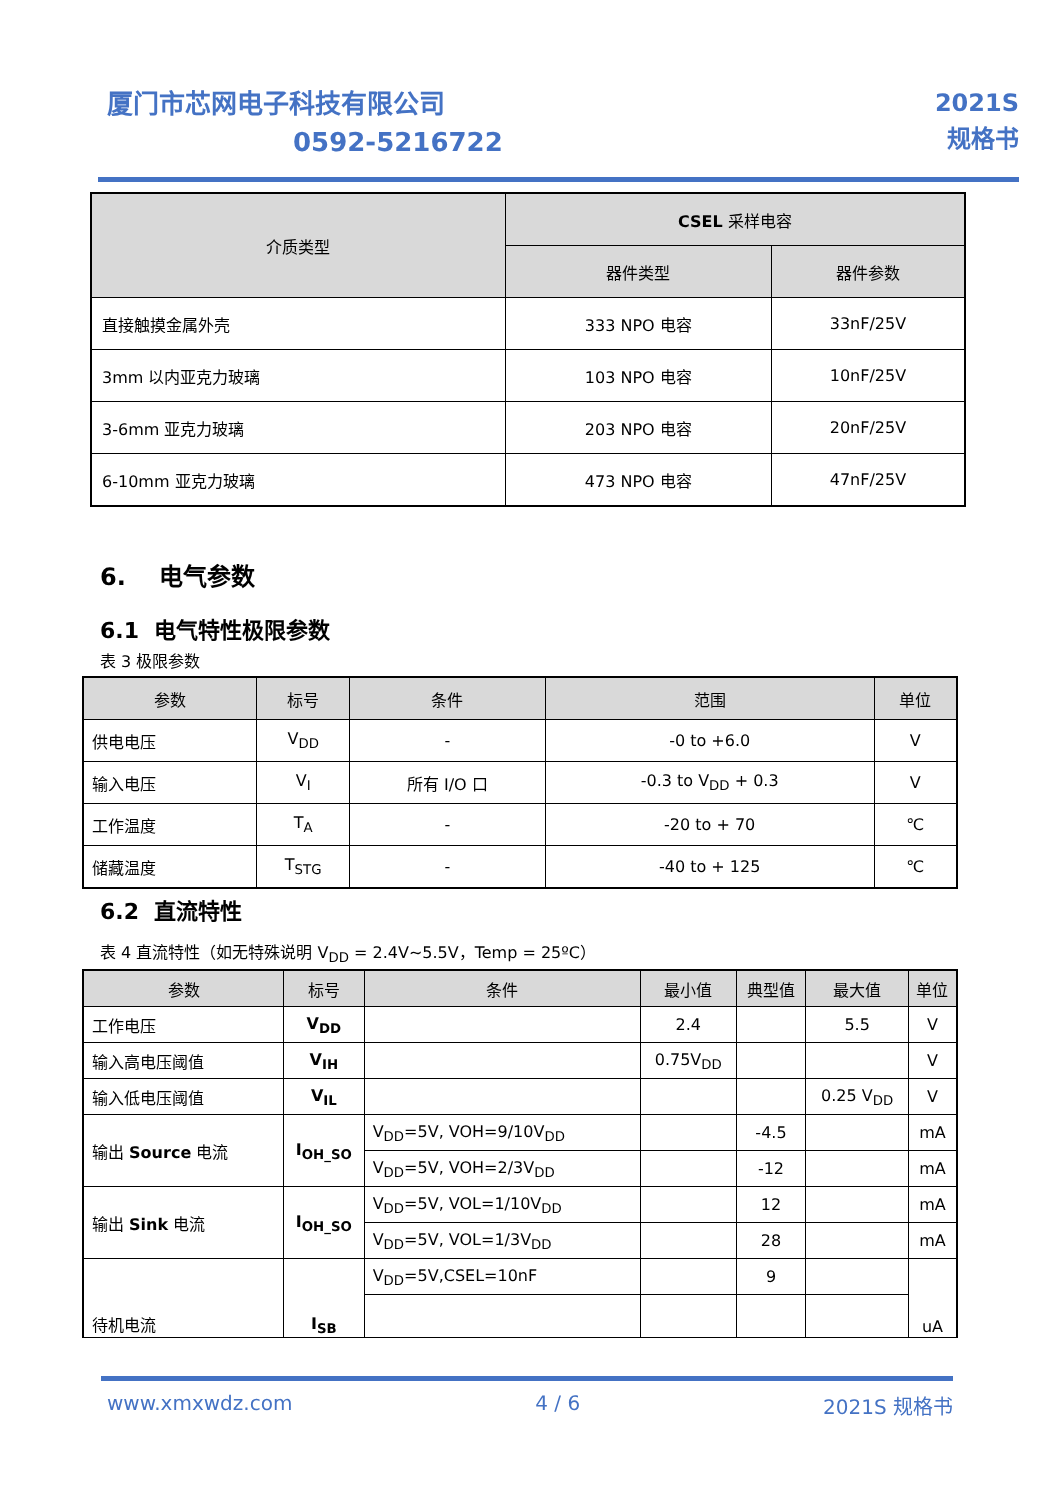厦门市芯网电子科技有限公司
0592-5216722
2021S
规格书
| 介质类型 | CSEL 采样电容 | |
| --- | --- | --- |
| | 器件类型 | 器件参数 |
| 直接触摸金属外壳 | 333 NPO 电容 | 33nF/25V |
| 3mm 以内亚克力玻璃 | 103 NPO 电容 | 10nF/25V |
| 3-6mm 亚克力玻璃 | 203 NPO 电容 | 20nF/25V |
| 6-10mm 亚克力玻璃 | 473 NPO 电容 | 47nF/25V |
6. 电气参数
6.1 电气特性极限参数
表 3 极限参数
| 参数 | 标号 | 条件 | 范围 | 单位 |
| --- | --- | --- | --- | --- |
| 供电电压 | V<sub>DD</sub> | - | -0 to +6.0 | V |
| 输入电压 | V<sub>I</sub> | 所有 I/O 口 | -0.3 to V<sub>DD</sub> + 0.3 | V |
| 工作温度 | T<sub>A</sub> | - | -20 to + 70 | ℃ |
| 储藏温度 | T<sub>STG</sub> | - | -40 to + 125 | ℃ |
6.2 直流特性
表 4 直流特性（如无特殊说明 V<sub>DD</sub> = 2.4V~5.5V，Temp = 25ºC）
| 参数 | 标号 | 条件 | 最小值 | 典型值 | 最大值 | 单位 |
| --- | --- | --- | --- | --- | --- | --- |
| 工作电压 | V<sub>DD</sub> | | 2.4 | | 5.5 | V |
| 输入高电压阈值 | V<sub>IH</sub> | | 0.75V<sub>DD</sub> | | | V |
| 输入低电压阈值 | V<sub>IL</sub> | | | | 0.25 V<sub>DD</sub> | V |
| 输出 Source 电流 | I<sub>OH_SO</sub> | V<sub>DD</sub>=5V, VOH=9/10V<sub>DD</sub> | | -4.5 | | mA |
| | | V<sub>DD</sub>=5V, VOH=2/3V<sub>DD</sub> | | -12 | | mA |
| 输出 Sink 电流 | I<sub>OH_SO</sub> | V<sub>DD</sub>=5V, VOL=1/10V<sub>DD</sub> | | 12 | | mA |
| | | V<sub>DD</sub>=5V, VOL=1/3V<sub>DD</sub> | | 28 | | mA |
| 待机电流 | I<sub>SB</sub> | V<sub>DD</sub>=5V,CSEL=10nF | | 9 | | uA |
www.xmxwdz.com 4 / 6 2021S 规格书